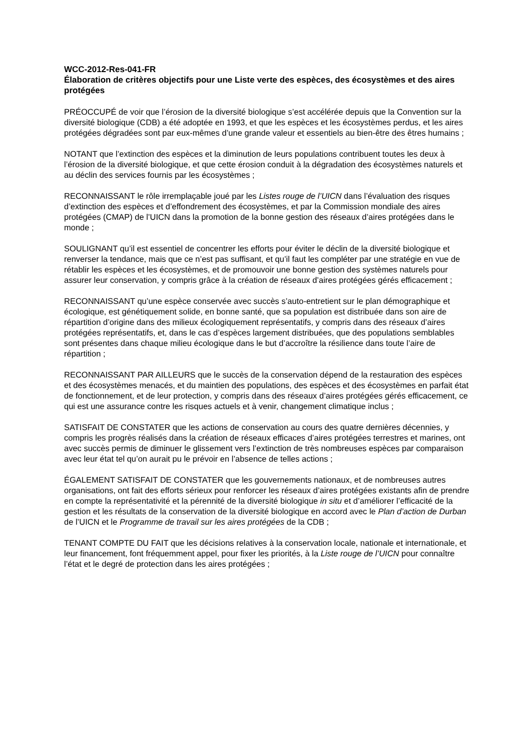WCC-2012-Res-041-FR
Élaboration de critères objectifs pour une Liste verte des espèces, des écosystèmes et des aires protégées
PRÉOCCUPÉ de voir que l’érosion de la diversité biologique s’est accélérée depuis que la Convention sur la diversité biologique (CDB) a été adoptée en 1993, et que les espèces et les écosystèmes perdus, et les aires protégées dégradées sont par eux-mêmes d’une grande valeur et essentiels au bien-être des êtres humains ;
NOTANT que l’extinction des espèces et la diminution de leurs populations contribuent toutes les deux à l’érosion de la diversité biologique, et que cette érosion conduit à la dégradation des écosystèmes naturels et au déclin des services fournis par les écosystèmes ;
RECONNAISSANT le rôle irremplaçable joué par les Listes rouge de l’UICN dans l’évaluation des risques d’extinction des espèces et d’effondrement des écosystèmes, et par la Commission mondiale des aires protégées (CMAP) de l’UICN dans la promotion de la bonne gestion des réseaux d’aires protégées dans le monde ;
SOULIGNANT qu’il est essentiel de concentrer les efforts pour éviter le déclin de la diversité biologique et renverser la tendance, mais que ce n’est pas suffisant, et qu’il faut les compléter par une stratégie en vue de rétablir les espèces et les écosystèmes, et de promouvoir une bonne gestion des systèmes naturels pour assurer leur conservation, y compris grâce à la création de réseaux d’aires protégées gérés efficacement ;
RECONNAISSANT qu’une espèce conservée avec succès s’auto-entretient sur le plan démographique et écologique, est génétiquement solide, en bonne santé, que sa population est distribuée dans son aire de répartition d’origine dans des milieux écologiquement représentatifs, y compris dans des réseaux d’aires protégées représentatifs, et, dans le cas d’espèces largement distribuées, que des populations semblables sont présentes dans chaque milieu écologique dans le but d’accroître la résilience dans toute l’aire de répartition ;
RECONNAISSANT PAR AILLEURS que le succès de la conservation dépend de la restauration des espèces et des écosystèmes menacés, et du maintien des populations, des espèces et des écosystèmes en parfait état de fonctionnement, et de leur protection, y compris dans des réseaux d’aires protégées gérés efficacement, ce qui est une assurance contre les risques actuels et à venir, changement climatique inclus ;
SATISFAIT DE CONSTATER que les actions de conservation au cours des quatre dernières décennies, y compris les progrès réalisés dans la création de réseaux efficaces d’aires protégées terrestres et marines, ont avec succès permis de diminuer le glissement vers l’extinction de très nombreuses espèces par comparaison avec leur état tel qu’on aurait pu le prévoir en l’absence de telles actions ;
ÉGALEMENT SATISFAIT DE CONSTATER que les gouvernements nationaux, et de nombreuses autres organisations, ont fait des efforts sérieux pour renforcer les réseaux d’aires protégées existants afin de prendre en compte la représentativité et la pérennité de la diversité biologique in situ et d’améliorer l’efficacité de la gestion et les résultats de la conservation de la diversité biologique en accord avec le Plan d’action de Durban de l’UICN et le Programme de travail sur les aires protégées de la CDB ;
TENANT COMPTE DU FAIT que les décisions relatives à la conservation locale, nationale et internationale, et leur financement, font fréquemment appel, pour fixer les priorités, à la Liste rouge de l’UICN pour connaître l’état et le degré de protection dans les aires protégées ;